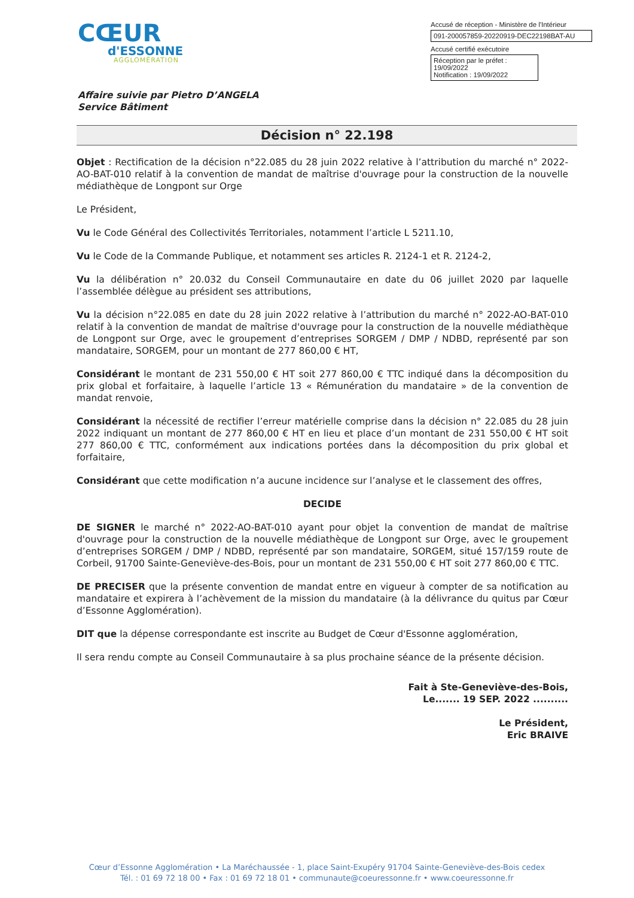CŒUR
d'ESSONNE
AGGLOMÉRATION
Accusé de réception - Ministère de l'Intérieur
091-200057859-20220919-DEC22198BAT-AU
Accusé certifié exécutoire
Réception par le préfet : 19/09/2022
Notification : 19/09/2022
Affaire suivie par Pietro D’ANGELA
Service Bâtiment
Décision n° 22.198
Objet : Rectification de la décision n°22.085 du 28 juin 2022 relative à l’attribution du marché n° 2022-AO-BAT-010 relatif à la convention de mandat de maîtrise d'ouvrage pour la construction de la nouvelle médiathèque de Longpont sur Orge
Le Président,
Vu le Code Général des Collectivités Territoriales, notamment l’article L 5211.10,
Vu le Code de la Commande Publique, et notamment ses articles R. 2124-1 et R. 2124-2,
Vu la délibération n° 20.032 du Conseil Communautaire en date du 06 juillet 2020 par laquelle l’assemblée délègue au président ses attributions,
Vu la décision n°22.085 en date du 28 juin 2022 relative à l’attribution du marché n° 2022-AO-BAT-010 relatif à la convention de mandat de maîtrise d'ouvrage pour la construction de la nouvelle médiathèque de Longpont sur Orge, avec le groupement d’entreprises SORGEM / DMP / NDBD, représenté par son mandataire, SORGEM, pour un montant de 277 860,00 € HT,
Considérant le montant de 231 550,00 € HT soit 277 860,00 € TTC indiqué dans la décomposition du prix global et forfaitaire, à laquelle l’article 13 « Rémunération du mandataire » de la convention de mandat renvoie,
Considérant la nécessité de rectifier l’erreur matérielle comprise dans la décision n° 22.085 du 28 juin 2022 indiquant un montant de 277 860,00 € HT en lieu et place d’un montant de 231 550,00 € HT soit 277 860,00 € TTC, conformément aux indications portées dans la décomposition du prix global et forfaitaire,
Considérant que cette modification n’a aucune incidence sur l’analyse et le classement des offres,
DECIDE
DE SIGNER le marché n° 2022-AO-BAT-010 ayant pour objet la convention de mandat de maîtrise d'ouvrage pour la construction de la nouvelle médiathèque de Longpont sur Orge, avec le groupement d’entreprises SORGEM / DMP / NDBD, représenté par son mandataire, SORGEM, situé 157/159 route de Corbeil, 91700 Sainte-Geneviève-des-Bois, pour un montant de 231 550,00 € HT soit 277 860,00 € TTC.
DE PRECISER que la présente convention de mandat entre en vigueur à compter de sa notification au mandataire et expirera à l’achèvement de la mission du mandataire (à la délivrance du quitus par Cœur d’Essonne Agglomération).
DIT que la dépense correspondante est inscrite au Budget de Cœur d'Essonne agglomération,
Il sera rendu compte au Conseil Communautaire à sa plus prochaine séance de la présente décision.
Fait à Ste-Geneviève-des-Bois,
Le....... 19 SEP. 2022 ..........
Le Président,
Eric BRAIVE
Cœur d’Essonne Agglomération • La Maréchaussée - 1, place Saint-Exupéry 91704 Sainte-Geneviève-des-Bois cedex
Tél. : 01 69 72 18 00 • Fax : 01 69 72 18 01 • communaute@coeuressonne.fr • www.coeuressonne.fr